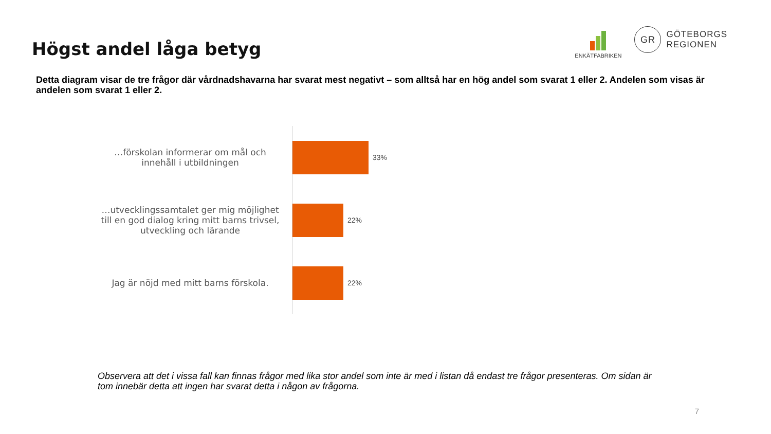Högst andel låga betyg
ENKÄTFABRIKEN
GR
GÖTEBORGS
REGIONEN
Detta diagram visar de tre frågor där vårdnadshavarna har svarat mest negativt – som alltså har en hög andel som svarat 1 eller 2. Andelen som visas är andelen som svarat 1 eller 2.
| …förskolan informerar om mål och innehåll i utbildningen | 33% |
| …utvecklingssamtalet ger mig möjlighet till en god dialog kring mitt barns trivsel, utveckling och lärande | 22% |
| Jag är nöjd med mitt barns förskola. | 22% |
Observera att det i vissa fall kan finnas frågor med lika stor andel som inte är med i listan då endast tre frågor presenteras. Om sidan är tom innebär detta att ingen har svarat detta i någon av frågorna.
7